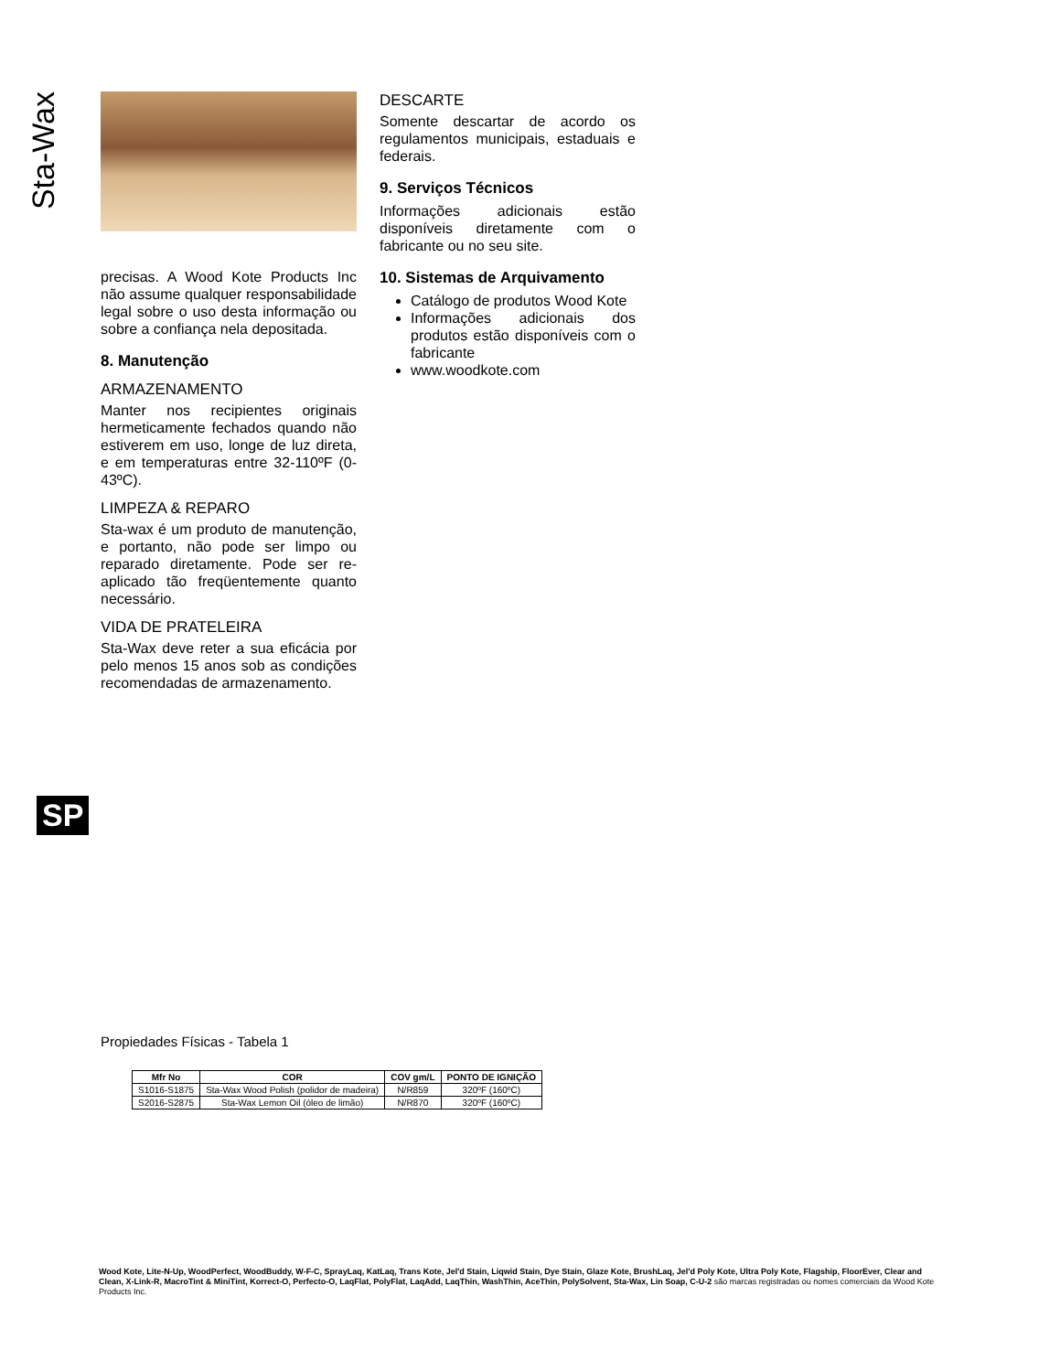Sta-Wax
precisas. A Wood Kote Products Inc não assume qualquer responsabilidade legal sobre o uso desta informação ou sobre a confiança nela depositada.
8. Manutenção
ARMAZENAMENTO
Manter nos recipientes originais hermeticamente fechados quando não estiverem em uso, longe de luz direta, e em temperaturas entre 32-110ºF (0-43ºC).
LIMPEZA & REPARO
Sta-wax é um produto de manutenção, e portanto, não pode ser limpo ou reparado diretamente. Pode ser re-aplicado tão freqüentemente quanto necessário.
VIDA DE PRATELEIRA
Sta-Wax deve reter a sua eficácia por pelo menos 15 anos sob as condições recomendadas de armazenamento.
DESCARTE
Somente descartar de acordo os regulamentos municipais, estaduais e federais.
9. Serviços Técnicos
Informações adicionais estão disponíveis diretamente com o fabricante ou no seu site.
10. Sistemas de Arquivamento
Catálogo de produtos Wood Kote
Informações adicionais dos produtos estão disponíveis com o fabricante
www.woodkote.com
SP
Propiedades Físicas - Tabela 1
| Mfr No | COR | COV gm/L | PONTO DE IGNIÇÃO |
| --- | --- | --- | --- |
| S1016-S1875 | Sta-Wax Wood Polish (polidor de madeira) | N/R859 | 320ºF (160ºC) |
| S2016-S2875 | Sta-Wax Lemon Oil (óleo de limão) | N/R870 | 320ºF (160ºC) |
Wood Kote, Lite-N-Up, WoodPerfect, WoodBuddy, W-F-C, SprayLaq, KatLaq, Trans Kote, Jel'd Stain, Liqwid Stain, Dye Stain, Glaze Kote, BrushLaq, Jel'd Poly Kote, Ultra Poly Kote, Flagship, FloorEver, Clear and Clean, X-Link-R, MacroTint & MiniTint, Korrect-O, Perfecto-O, LaqFlat, PolyFlat, LaqAdd, LaqThin, WashThin, AceThin, PolySolvent, Sta-Wax, Lin Soap, C-U-2 são marcas registradas ou nomes comerciais da Wood Kote Products Inc.